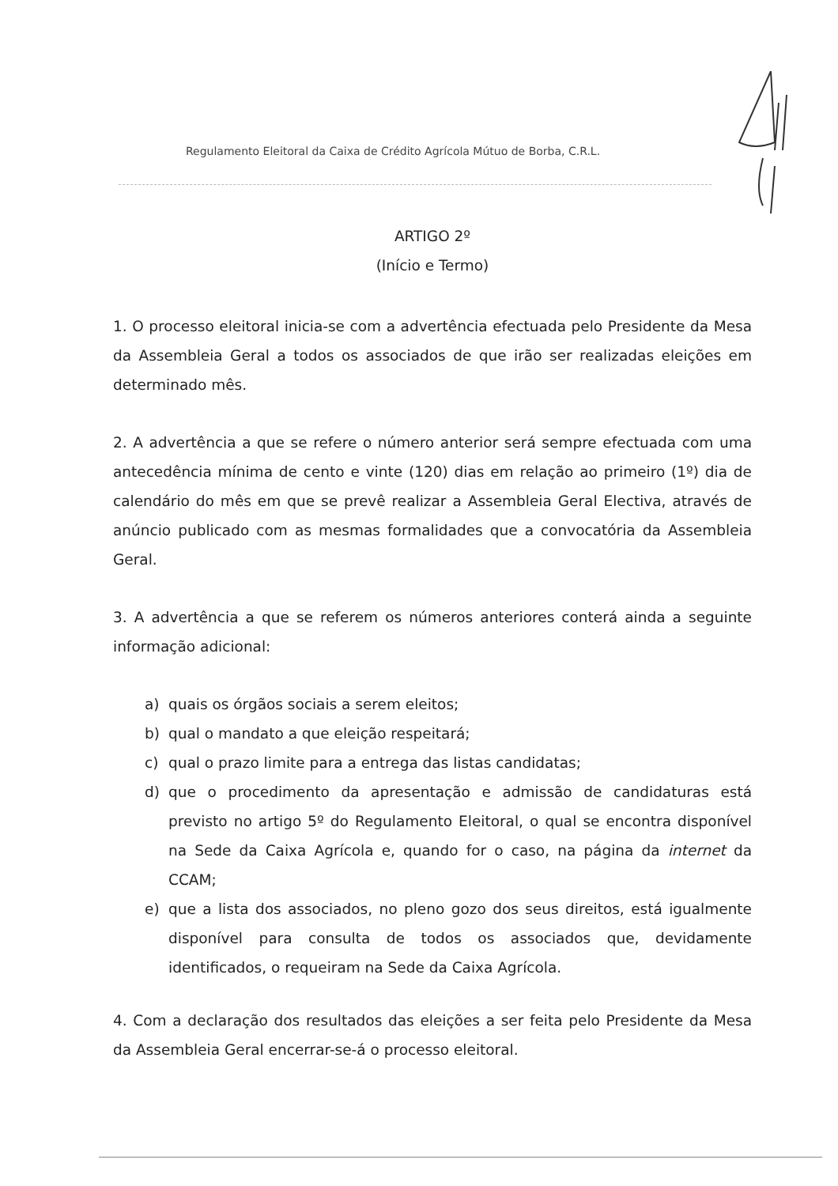Regulamento Eleitoral da Caixa de Crédito Agrícola Mútuo de Borba, C.R.L.
ARTIGO 2º
(Início e Termo)
1. O processo eleitoral inicia-se com a advertência efectuada pelo Presidente da Mesa da Assembleia Geral a todos os associados de que irão ser realizadas eleições em determinado mês.
2. A advertência a que se refere o número anterior será sempre efectuada com uma antecedência mínima de cento e vinte (120) dias em relação ao primeiro (1º) dia de calendário do mês em que se prevê realizar a Assembleia Geral Electiva, através de anúncio publicado com as mesmas formalidades que a convocatória da Assembleia Geral.
3. A advertência a que se referem os números anteriores conterá ainda a seguinte informação adicional:
a) quais os órgãos sociais a serem eleitos;
b) qual o mandato a que eleição respeitará;
c) qual o prazo limite para a entrega das listas candidatas;
d) que o procedimento da apresentação e admissão de candidaturas está previsto no artigo 5º do Regulamento Eleitoral, o qual se encontra disponível na Sede da Caixa Agrícola e, quando for o caso, na página da internet da CCAM;
e) que a lista dos associados, no pleno gozo dos seus direitos, está igualmente disponível para consulta de todos os associados que, devidamente identificados, o requeiram na Sede da Caixa Agrícola.
4. Com a declaração dos resultados das eleições a ser feita pelo Presidente da Mesa da Assembleia Geral encerrar-se-á o processo eleitoral.